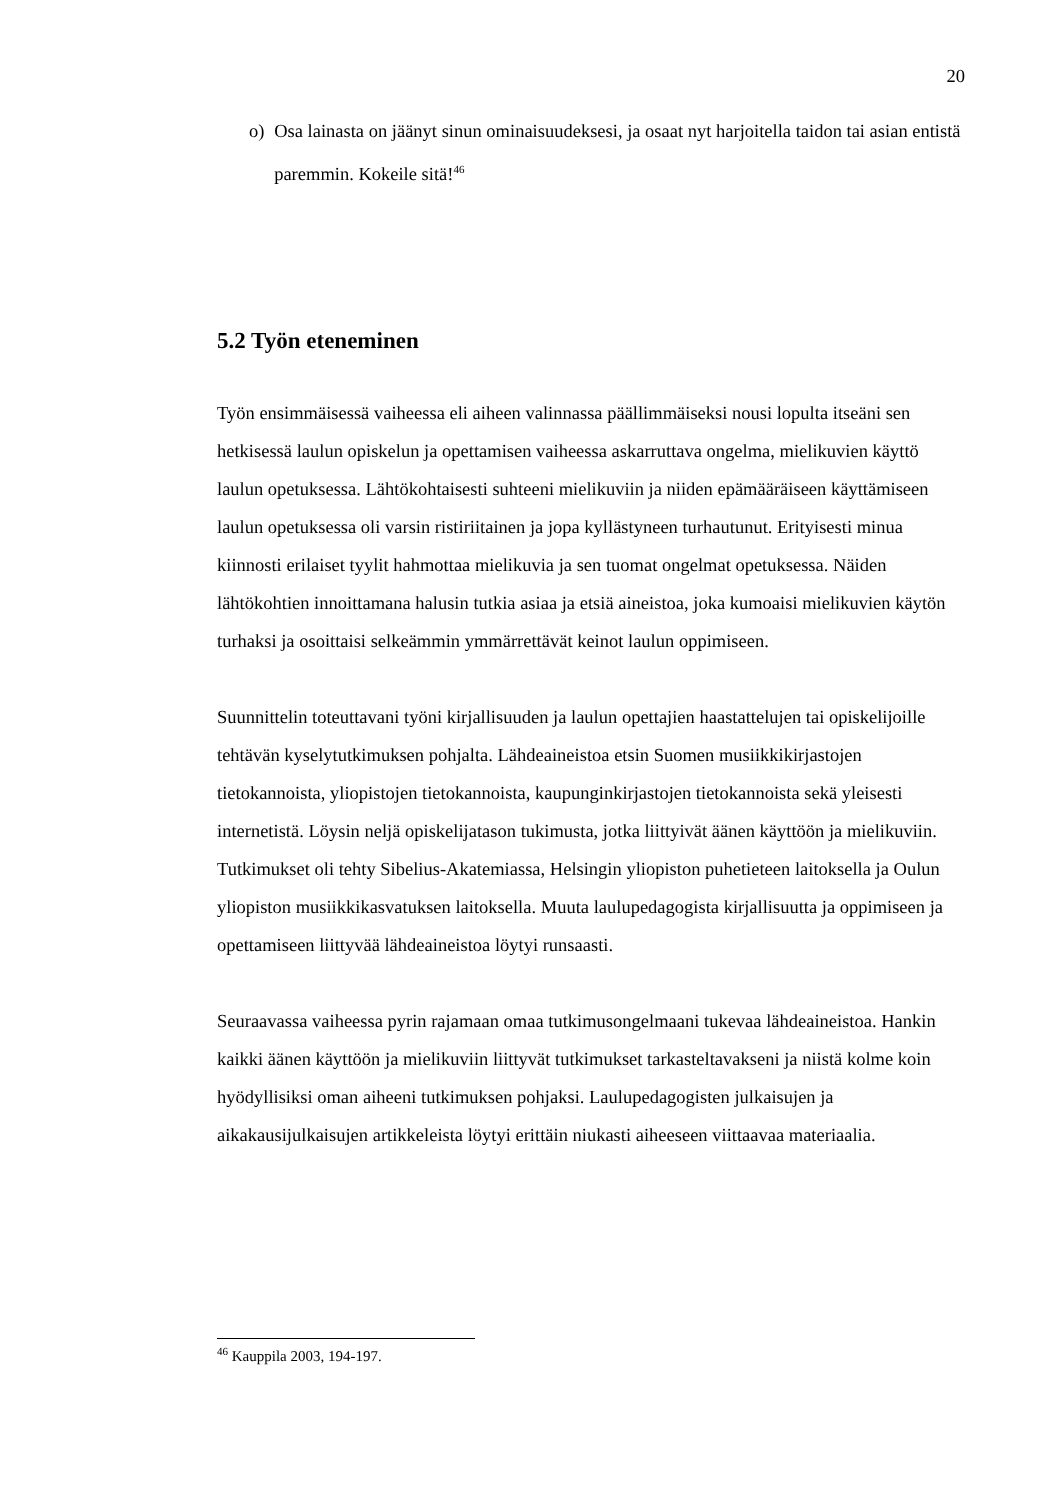20
o) Osa lainasta on jäänyt sinun ominaisuudeksesi, ja osaat nyt harjoitella taidon tai asian entistä paremmin. Kokeile sitä!<sup>46</sup>
5.2 Työn eteneminen
Työn ensimmäisessä vaiheessa eli aiheen valinnassa päällimmäiseksi nousi lopulta itseäni sen hetkisessä laulun opiskelun ja opettamisen vaiheessa askarruttava ongelma, mielikuvien käyttö laulun opetuksessa. Lähtökohtaisesti suhteeni mielikuviin ja niiden epämääräiseen käyttämiseen laulun opetuksessa oli varsin ristiriitainen ja jopa kyllästyneen turhautunut. Erityisesti minua kiinnosti erilaiset tyylit hahmottaa mielikuvia ja sen tuomat ongelmat opetuksessa. Näiden lähtökohtien innoittamana halusin tutkia asiaa ja etsiä aineistoa, joka kumoaisi mielikuvien käytön turhaksi ja osoittaisi selkeämmin ymmärrettävät keinot laulun oppimiseen.
Suunnittelin toteuttavani työni kirjallisuuden ja laulun opettajien haastattelujen tai opiskelijoille tehtävän kyselytutkimuksen pohjalta. Lähdeaineistoa etsin Suomen musiikkikirjastojen tietokannoista, yliopistojen tietokannoista, kaupunginkirjastojen tietokannoista sekä yleisesti internetistä. Löysin neljä opiskelijatason tukimusta, jotka liittyivät äänen käyttöön ja mielikuviin. Tutkimukset oli tehty Sibelius-Akatemiassa, Helsingin yliopiston puhetieteen laitoksella ja Oulun yliopiston musiikkikasvatuksen laitoksella. Muuta laulupedagogista kirjallisuutta ja oppimiseen ja opettamiseen liittyvää lähdeaineistoa löytyi runsaasti.
Seuraavassa vaiheessa pyrin rajamaan omaa tutkimusongelmaani tukevaa lähdeaineistoa. Hankin kaikki äänen käyttöön ja mielikuviin liittyvät tutkimukset tarkasteltavakseni ja niistä kolme koin hyödyllisiksi oman aiheeni tutkimuksen pohjaksi. Laulupedagogisten julkaisujen ja aikakausijulkaisujen artikkeleista löytyi erittäin niukasti aiheeseen viittaavaa materiaalia.
<sup>46</sup> Kauppila 2003, 194-197.